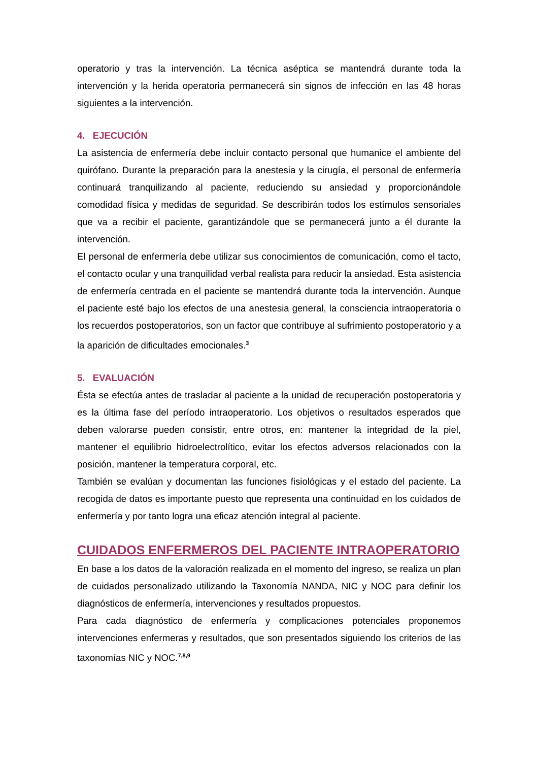operatorio y tras la intervención. La técnica aséptica se mantendrá durante toda la intervención y la herida operatoria permanecerá sin signos de infección en las 48 horas siguientes a la intervención.
4. EJECUCIÓN
La asistencia de enfermería debe incluir contacto personal que humanice el ambiente del quirófano. Durante la preparación para la anestesia y la cirugía, el personal de enfermería continuará tranquilizando al paciente, reduciendo su ansiedad y proporcionándole comodidad física y medidas de seguridad. Se describirán todos los estímulos sensoriales que va a recibir el paciente, garantizándole que se permanecerá junto a él durante la intervención.
El personal de enfermería debe utilizar sus conocimientos de comunicación, como el tacto, el contacto ocular y una tranquilidad verbal realista para reducir la ansiedad. Esta asistencia de enfermería centrada en el paciente se mantendrá durante toda la intervención. Aunque el paciente esté bajo los efectos de una anestesia general, la consciencia intraoperatoria o los recuerdos postoperatorios, son un factor que contribuye al sufrimiento postoperatorio y a la aparición de dificultades emocionales.<sup>3</sup>
5. EVALUACIÓN
Ésta se efectúa antes de trasladar al paciente a la unidad de recuperación postoperatoria y es la última fase del período intraoperatorio. Los objetivos o resultados esperados que deben valorarse pueden consistir, entre otros, en: mantener la integridad de la piel, mantener el equilibrio hidroelectrolítico, evitar los efectos adversos relacionados con la posición, mantener la temperatura corporal, etc.
También se evalúan y documentan las funciones fisiológicas y el estado del paciente. La recogida de datos es importante puesto que representa una continuidad en los cuidados de enfermería y por tanto logra una eficaz atención integral al paciente.
CUIDADOS ENFERMEROS DEL PACIENTE INTRAOPERATORIO
En base a los datos de la valoración realizada en el momento del ingreso, se realiza un plan de cuidados personalizado utilizando la Taxonomía NANDA, NIC y NOC para definir los diagnósticos de enfermería, intervenciones y resultados propuestos.
Para cada diagnóstico de enfermería y complicaciones potenciales proponemos intervenciones enfermeras y resultados, que son presentados siguiendo los criterios de las taxonomías NIC y NOC.<sup>7,8,9</sup>